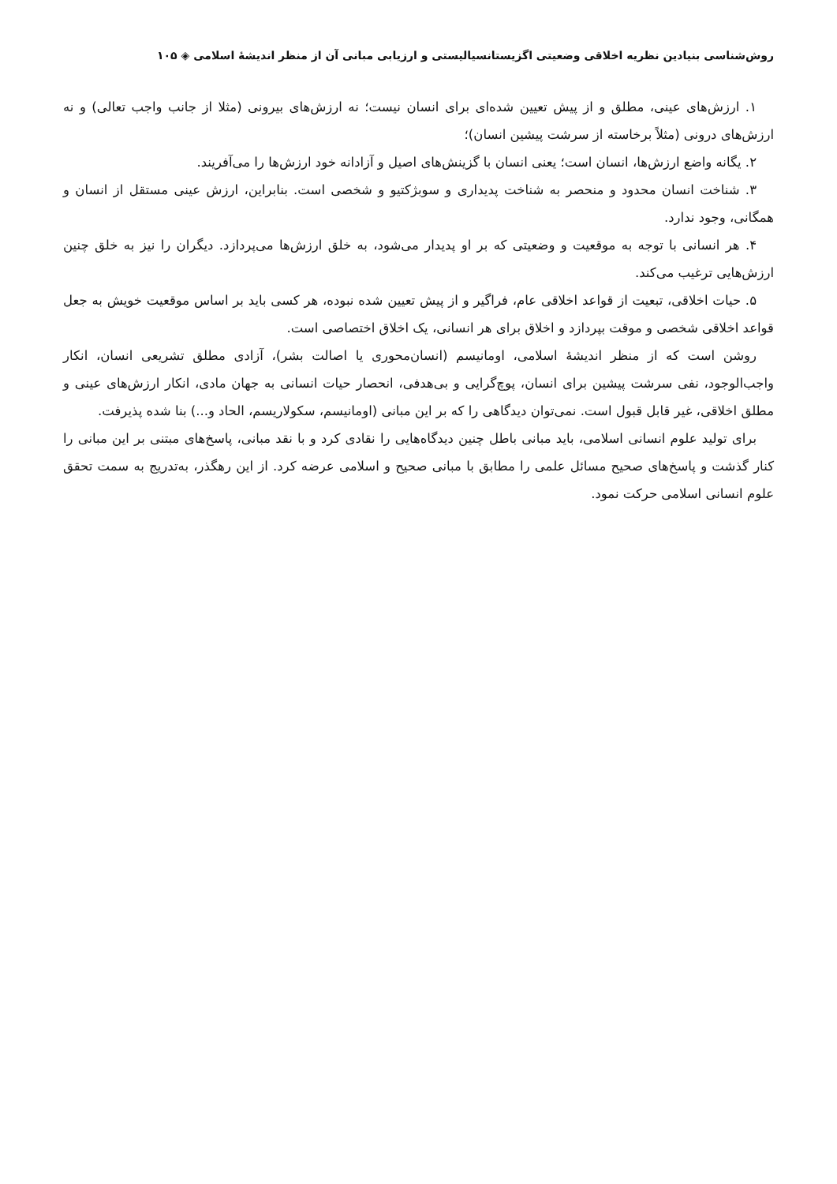روش‌شناسی بنیادین نظریه اخلاقی وضعیتی اگزیستانسیالیستی و ارزیابی مبانی آن از منظر اندیشهٔ اسلامی ◈ ۱۰۵
۱. ارزش‌های عینی، مطلق و از پیش تعیین شده‌ای برای انسان نیست؛ نه ارزش‌های بیرونی (مثلا از جانب واجب تعالی) و نه ارزش‌های درونی (مثلاً برخاسته از سرشت پیشین انسان)؛
۲. یگانه واضع ارزش‌ها، انسان است؛ یعنی انسان با گزینش‌های اصیل و آزادانه خود ارزش‌ها را می‌آفریند.
۳. شناخت انسان محدود و منحصر به شناخت پدیداری و سوبژکتیو و شخصی است. بنابراین، ارزش عینی مستقل از انسان و همگانی، وجود ندارد.
۴. هر انسانی با توجه به موقعیت و وضعیتی که بر او پدیدار می‌شود، به خلق ارزش‌ها می‌پردازد. دیگران را نیز به خلق چنین ارزش‌هایی ترغیب می‌کند.
۵. حیات اخلاقی، تبعیت از قواعد اخلاقی عام، فراگیر و از پیش تعیین شده نبوده، هر کسی باید بر اساس موقعیت خویش به جعل قواعد اخلاقی شخصی و موقت بپردازد و اخلاق برای هر انسانی، یک اخلاق اختصاصی است.
روشن است که از منظر اندیشهٔ اسلامی، اومانیسم (انسان‌محوری یا اصالت بشر)، آزادی مطلق تشریعی انسان، انکار واجب‌الوجود، نفی سرشت پیشین برای انسان، پوچ‌گرایی و بی‌هدفی، انحصار حیات انسانی به جهان مادی، انکار ارزش‌های عینی و مطلق اخلاقی، غیر قابل قبول است. نمی‌توان دیدگاهی را که بر این مبانی (اومانیسم، سکولاریسم، الحاد و...) بنا شده پذیرفت.
برای تولید علوم انسانی اسلامی، باید مبانی باطل چنین دیدگاه‌هایی را نقادی کرد و با نقد مبانی، پاسخ‌های مبتنی بر این مبانی را کنار گذشت و پاسخ‌های صحیح مسائل علمی را مطابق با مبانی صحیح و اسلامی عرضه کرد. از این رهگذر، به‌تدریج به سمت تحقق علوم انسانی اسلامی حرکت نمود.